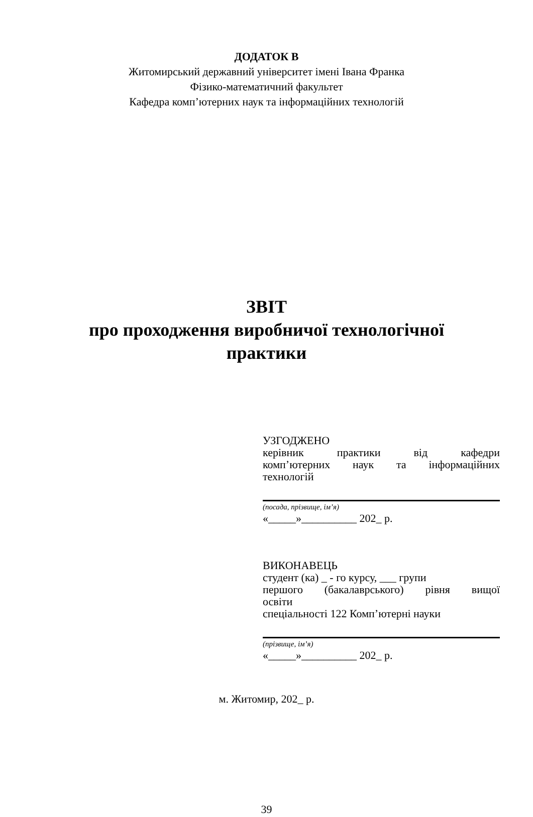ДОДАТОК В
Житомирський державний університет імені Івана Франка
Фізико-математичний факультет
Кафедра комп’ютерних наук та інформаційних технологій
ЗВІТ
про проходження виробничої технологічної
практики
УЗГОДЖЕНО
керівник практики від кафедри
комп’ютерних наук та інформаційних
технологій
(посада, прізвище, ім’я)
«_____»__________ 202_ р.
ВИКОНАВЕЦЬ
студент (ка) _ - го курсу, ___ групи
першого (бакалаврського) рівня вищої
освіти
спеціальності 122 Комп’ютерні науки
(прізвище, ім’я)
«_____»__________ 202_ р.
м. Житомир, 202_ р.
39